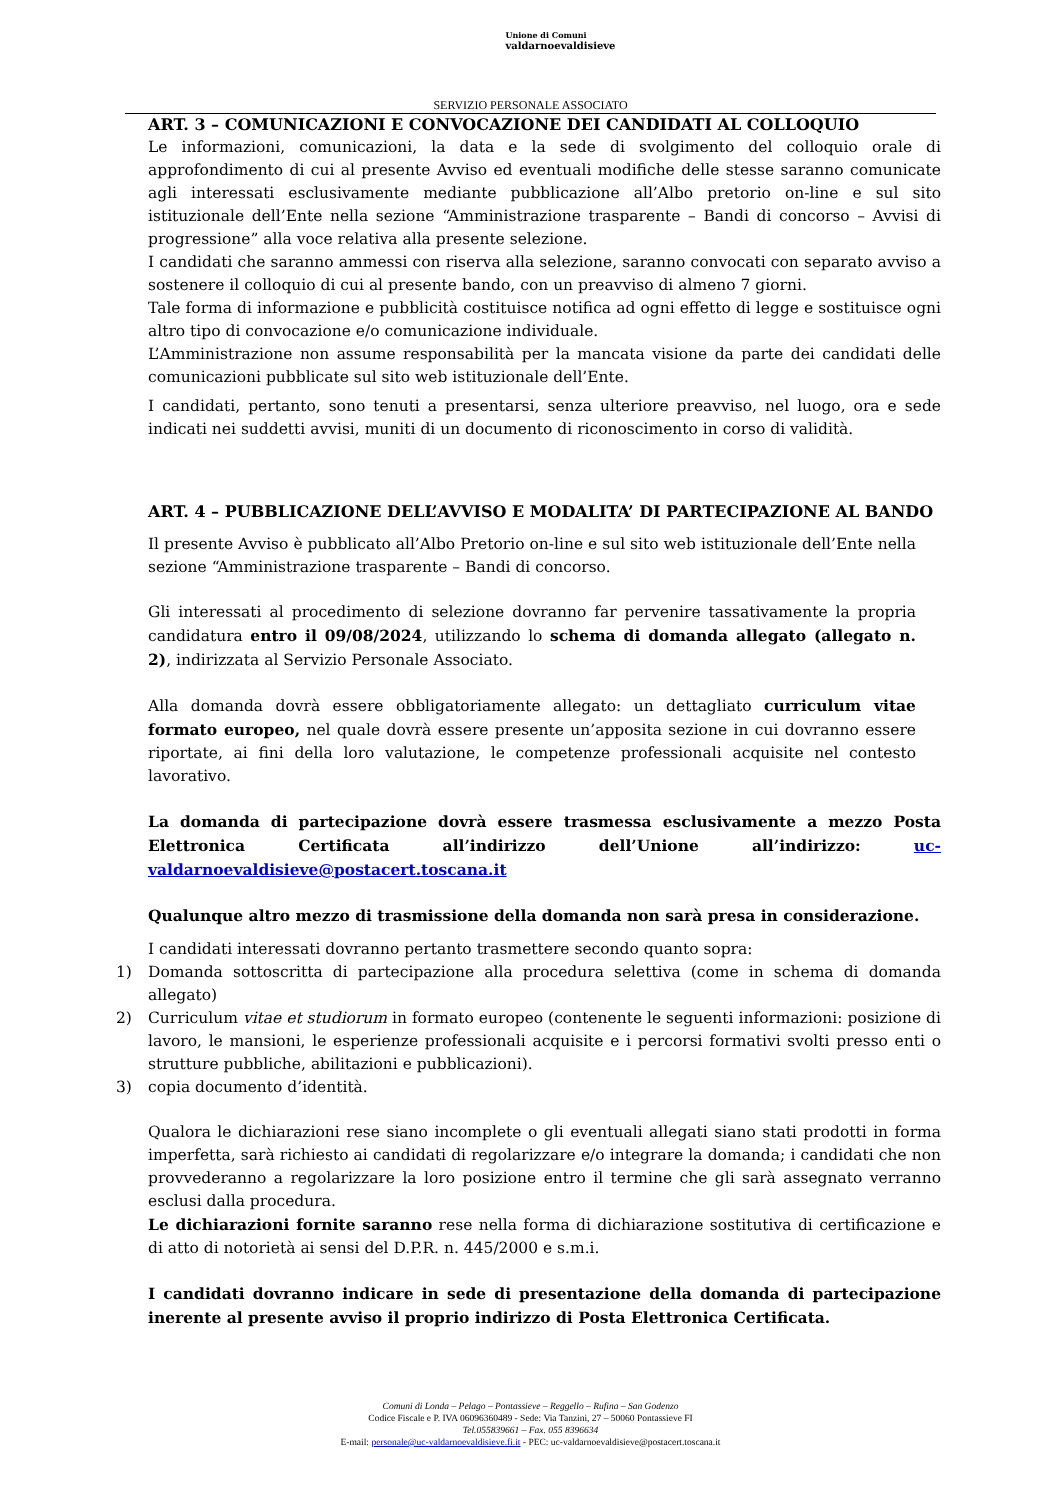Unione di Comuni
valdarnoevaldisieve
SERVIZIO PERSONALE ASSOCIATO
ART. 3 – COMUNICAZIONI E CONVOCAZIONE DEI CANDIDATI AL COLLOQUIO
Le informazioni, comunicazioni, la data e la sede di svolgimento del colloquio orale di approfondimento di cui al presente Avviso ed eventuali modifiche delle stesse saranno comunicate agli interessati esclusivamente mediante pubblicazione all’Albo pretorio on-line e sul sito istituzionale dell’Ente nella sezione “Amministrazione trasparente – Bandi di concorso – Avvisi di progressione” alla voce relativa alla presente selezione.
I candidati che saranno ammessi con riserva alla selezione, saranno convocati con separato avviso a sostenere il colloquio di cui al presente bando, con un preavviso di almeno 7 giorni.
Tale forma di informazione e pubblicità costituisce notifica ad ogni effetto di legge e sostituisce ogni altro tipo di convocazione e/o comunicazione individuale.
L’Amministrazione non assume responsabilità per la mancata visione da parte dei candidati delle comunicazioni pubblicate sul sito web istituzionale dell’Ente.
I candidati, pertanto, sono tenuti a presentarsi, senza ulteriore preavviso, nel luogo, ora e sede indicati nei suddetti avvisi, muniti di un documento di riconoscimento in corso di validità.
ART. 4 – PUBBLICAZIONE DELL’AVVISO E MODALITA’ DI PARTECIPAZIONE AL BANDO
Il presente Avviso è pubblicato all’Albo Pretorio on-line e sul sito web istituzionale dell’Ente nella sezione “Amministrazione trasparente – Bandi di concorso.
Gli interessati al procedimento di selezione dovranno far pervenire tassativamente la propria candidatura entro il 09/08/2024, utilizzando lo schema di domanda allegato (allegato n. 2), indirizzata al Servizio Personale Associato.
Alla domanda dovrà essere obbligatoriamente allegato: un dettagliato curriculum vitae formato europeo, nel quale dovrà essere presente un’apposita sezione in cui dovranno essere riportate, ai fini della loro valutazione, le competenze professionali acquisite nel contesto lavorativo.
La domanda di partecipazione dovrà essere trasmessa esclusivamente a mezzo Posta Elettronica Certificata all’indirizzo dell’Unione all’indirizzo: uc-valdarnoevaldisieve@postacert.toscana.it
Qualunque altro mezzo di trasmissione della domanda non sarà presa in considerazione.
I candidati interessati dovranno pertanto trasmettere secondo quanto sopra:
1) Domanda sottoscritta di partecipazione alla procedura selettiva (come in schema di domanda allegato)
2) Curriculum vitae et studiorum in formato europeo (contenente le seguenti informazioni: posizione di lavoro, le mansioni, le esperienze professionali acquisite e i percorsi formativi svolti presso enti o strutture pubbliche, abilitazioni e pubblicazioni).
3) copia documento d’identità.
Qualora le dichiarazioni rese siano incomplete o gli eventuali allegati siano stati prodotti in forma imperfetta, sarà richiesto ai candidati di regolarizzare e/o integrare la domanda; i candidati che non provvederanno a regolarizzare la loro posizione entro il termine che gli sarà assegnato verranno esclusi dalla procedura.
Le dichiarazioni fornite saranno rese nella forma di dichiarazione sostitutiva di certificazione e di atto di notorietà ai sensi del D.P.R. n. 445/2000 e s.m.i.
I candidati dovranno indicare in sede di presentazione della domanda di partecipazione inerente al presente avviso il proprio indirizzo di Posta Elettronica Certificata.
Comuni di Londa – Pelago – Pontassieve – Reggello – Rufina – San Godenzo
Codice Fiscale e P. IVA 06096360489 - Sede: Via Tanzini, 27 – 50060 Pontassieve FI
Tel.055839661 – Fax. 055 8396634
E-mail: personale@uc-valdarnoevaldisieve.fi.it - PEC: uc-valdarnoevaldisieve@postacert.toscana.it